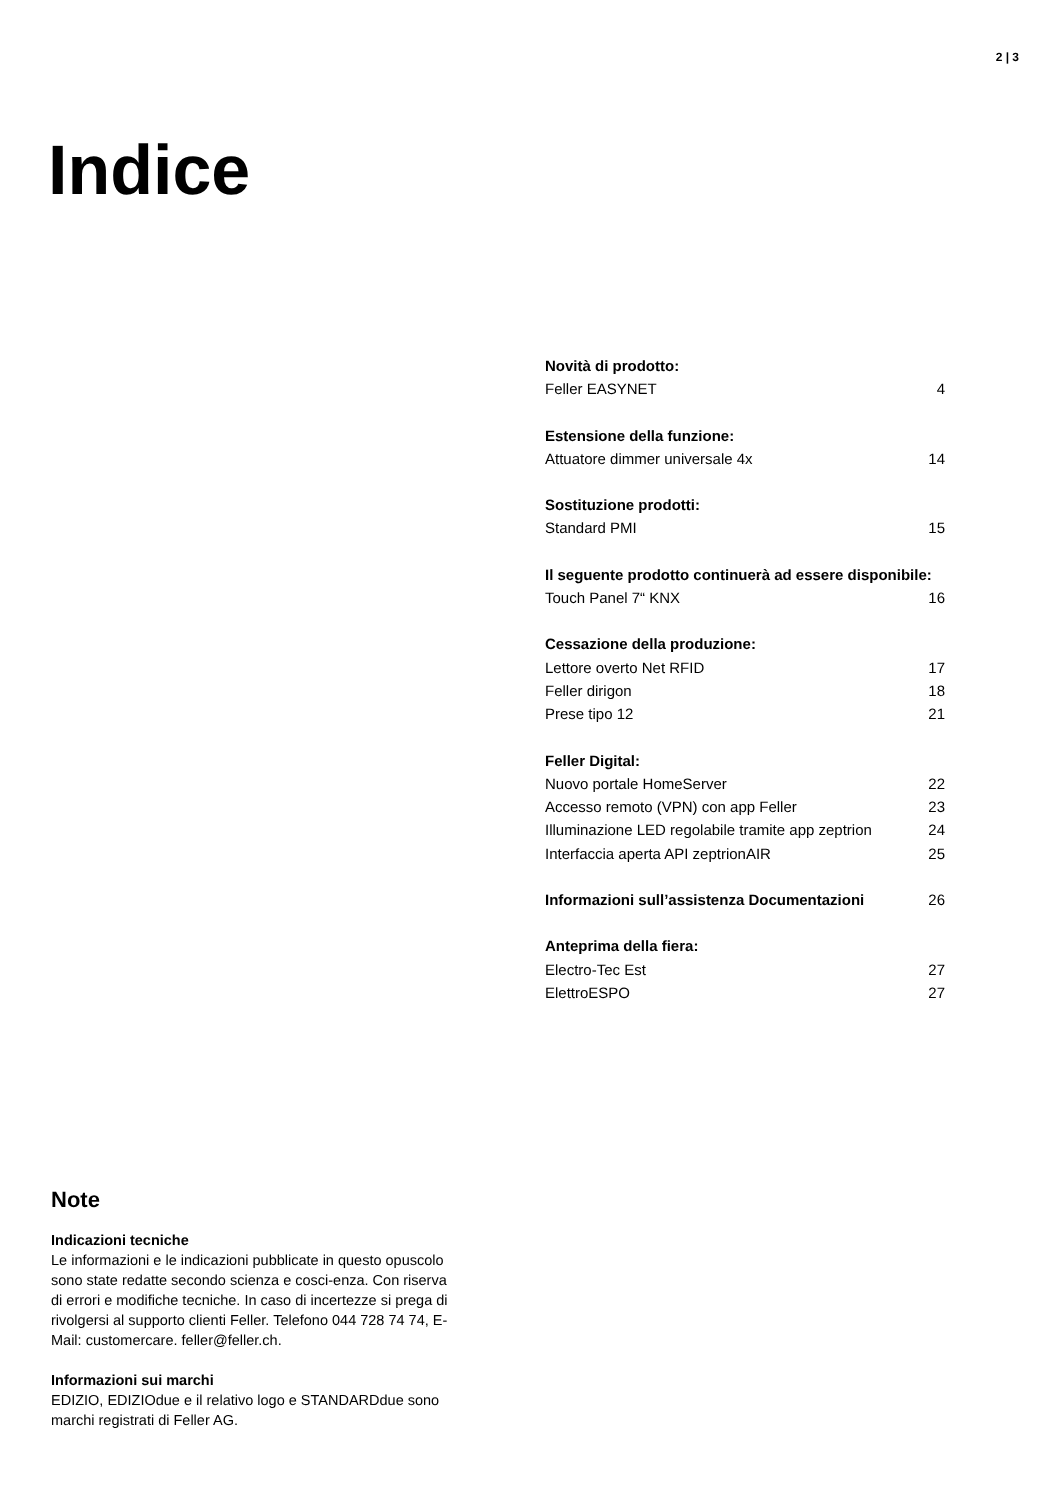2 | 3
Indice
| Novità di prodotto: | |
| Feller EASYNET | 4 |
| Estensione della funzione: | |
| Attuatore dimmer universale 4x | 14 |
| Sostituzione prodotti: | |
| Standard PMI | 15 |
| Il seguente prodotto continuerà ad essere disponibile: | |
| Touch Panel 7“ KNX | 16 |
| Cessazione della produzione: | |
| Lettore overto Net RFID | 17 |
| Feller dirigon | 18 |
| Prese tipo 12 | 21 |
| Feller Digital: | |
| Nuovo portale HomeServer | 22 |
| Accesso remoto (VPN) con app Feller | 23 |
| Illuminazione LED regolabile tramite app zeptrion | 24 |
| Interfaccia aperta API zeptrionAIR | 25 |
| Informazioni sull’assistenza Documentazioni | 26 |
| Anteprima della fiera: | |
| Electro-Tec Est | 27 |
| ElettroESPO | 27 |
Note
Indicazioni tecniche
Le informazioni e le indicazioni pubblicate in questo opuscolo sono state redatte secondo scienza e cosci-enza. Con riserva di errori e modifiche tecniche. In caso di incertezze si prega di rivolgersi al supporto clienti Feller. Telefono 044 728 74 74, E-Mail: customercare. feller@feller.ch.
Informazioni sui marchi
EDIZIO, EDIZIOdue e il relativo logo e STANDARDdue sono marchi registrati di Feller AG.